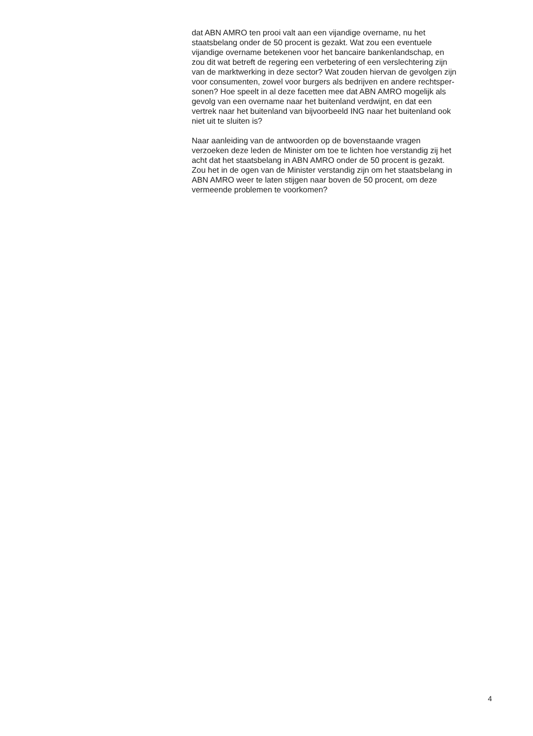dat ABN AMRO ten prooi valt aan een vijandige overname, nu het
staatsbelang onder de 50 procent is gezakt. Wat zou een eventuele
vijandige overname betekenen voor het bancaire bankenlandschap, en
zou dit wat betreft de regering een verbetering of een verslechtering zijn
van de marktwerking in deze sector? Wat zouden hiervan de gevolgen zijn
voor consumenten, zowel voor burgers als bedrijven en andere rechtsper-
sonen? Hoe speelt in al deze facetten mee dat ABN AMRO mogelijk als
gevolg van een overname naar het buitenland verdwijnt, en dat een
vertrek naar het buitenland van bijvoorbeeld ING naar het buitenland ook
niet uit te sluiten is?
Naar aanleiding van de antwoorden op de bovenstaande vragen
verzoeken deze leden de Minister om toe te lichten hoe verstandig zij het
acht dat het staatsbelang in ABN AMRO onder de 50 procent is gezakt.
Zou het in de ogen van de Minister verstandig zijn om het staatsbelang in
ABN AMRO weer te laten stijgen naar boven de 50 procent, om deze
vermeende problemen te voorkomen?
4